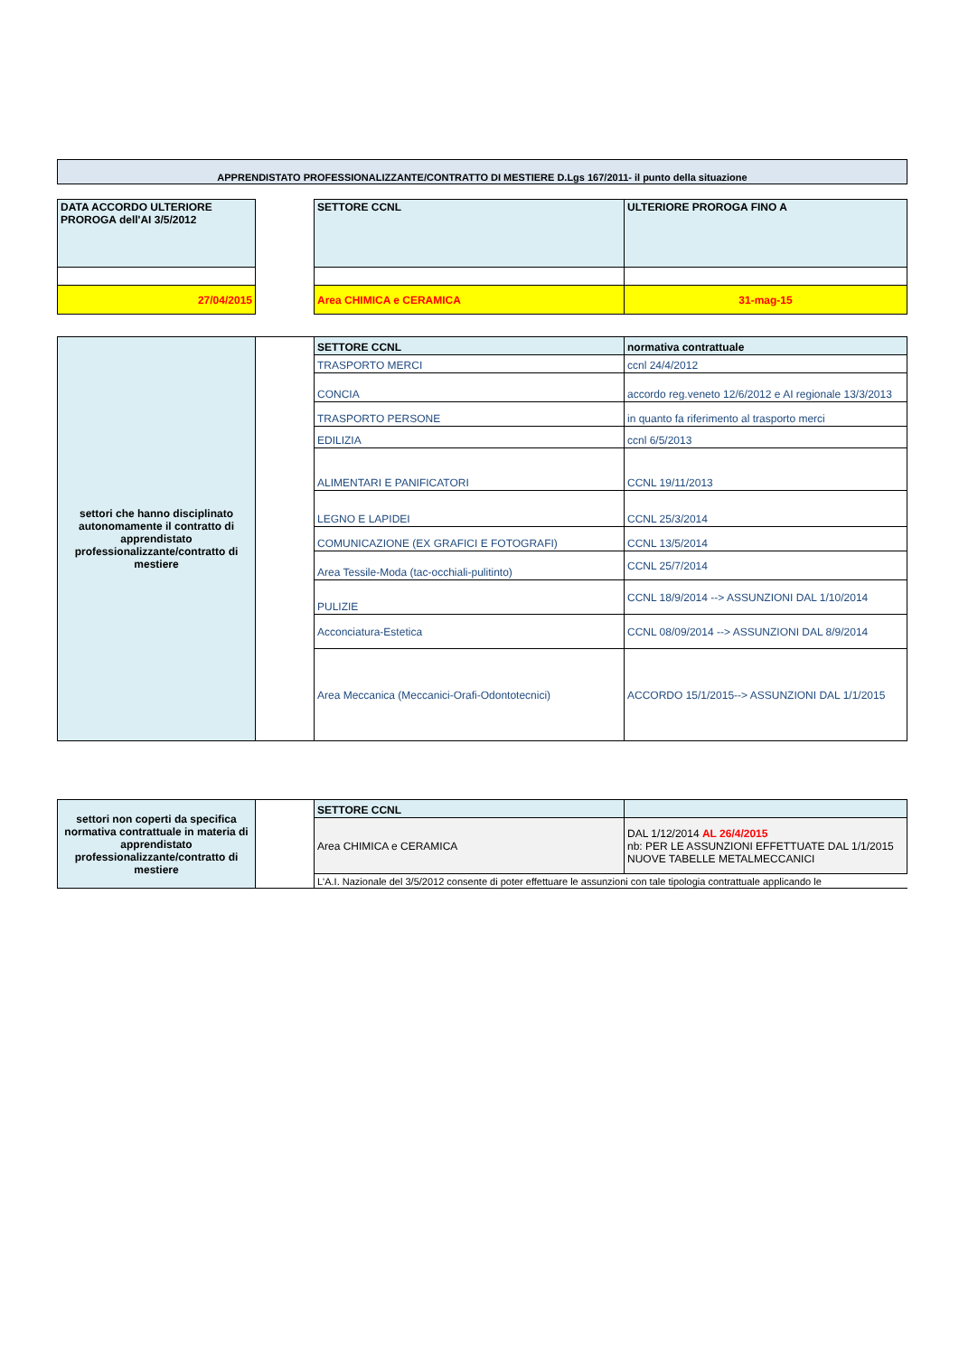APPRENDISTATO PROFESSIONALIZZANTE/CONTRATTO DI MESTIERE D.Lgs 167/2011- il punto della situazione
| DATA ACCORDO ULTERIORE PROROGA dell'AI 3/5/2012 | | SETTORE CCNL | ULTERIORE PROROGA FINO A |
| 27/04/2015 | | Area CHIMICA e CERAMICA | 31-mag-15 |
| settori che hanno disciplinato autonomamente il contratto di apprendistato professionalizzante/contratto di mestiere | | SETTORE CCNL | normativa contrattuale |
| | | TRASPORTO MERCI | ccnl 24/4/2012 |
| | | CONCIA | accordo reg.veneto 12/6/2012 e AI regionale 13/3/2013 |
| | | TRASPORTO PERSONE | in quanto fa riferimento al trasporto merci |
| | | EDILIZIA | ccnl 6/5/2013 |
| | | ALIMENTARI E PANIFICATORI | CCNL 19/11/2013 |
| | | LEGNO E LAPIDEI | CCNL 25/3/2014 |
| | | COMUNICAZIONE (EX GRAFICI E FOTOGRAFI) | CCNL 13/5/2014 |
| | | Area Tessile-Moda (tac-occhiali-pulitinto) | CCNL 25/7/2014 |
| | | PULIZIE | CCNL 18/9/2014 --> ASSUNZIONI DAL 1/10/2014 |
| | | Acconciatura-Estetica | CCNL 08/09/2014 --> ASSUNZIONI DAL 8/9/2014 |
| | | Area Meccanica (Meccanici-Orafi-Odontotecnici) | ACCORDO 15/1/2015--> ASSUNZIONI DAL 1/1/2015 |
| settori non coperti da specifica normativa contrattuale in materia di apprendistato professionalizzante/contratto di mestiere | | SETTORE CCNL | |
| | | Area CHIMICA e CERAMICA | DAL 1/12/2014 AL 26/4/2015 nb: PER LE ASSUNZIONI EFFETTUATE DAL 1/1/2015 NUOVE TABELLE METALMECCANICI |
| | | L'A.I. Nazionale del 3/5/2012 consente di poter effettuare le assunzioni con tale tipologia contrattuale applicando le | |